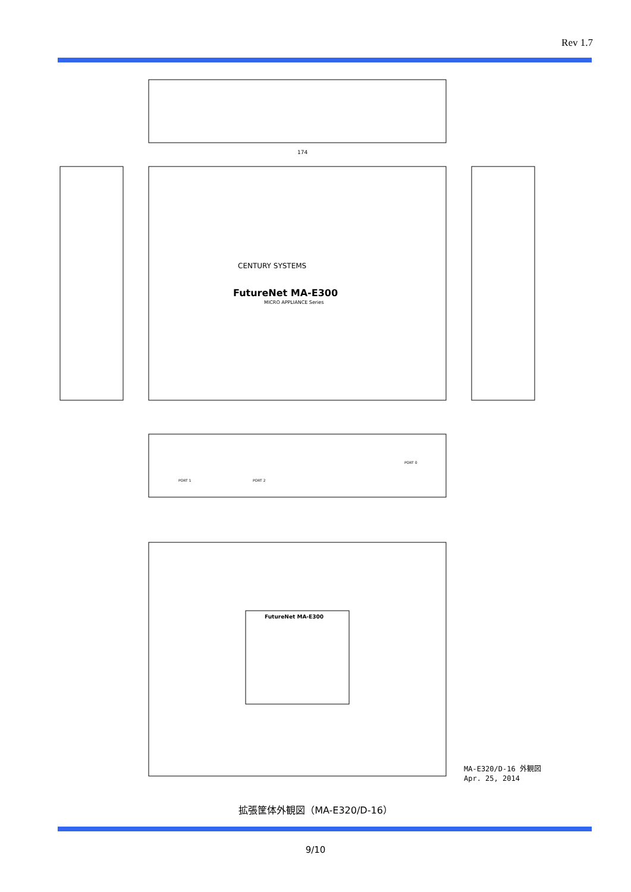Rev 1.7
174
CENTURY SYSTEMS
FutureNet MA-E300
MICRO APPLIANCE Series
FutureNet MA-E300
PORT 1
PORT 2
PORT 0
MA-E320/D-16 外観図
Apr. 25, 2014
拡張筐体外観図（MA-E320/D-16）
9/10